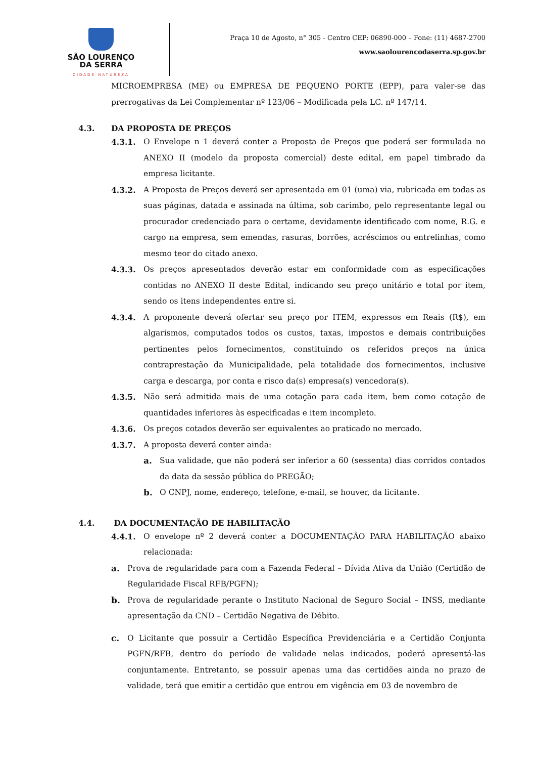SÃO LOURENÇO
DA SERRA
CIDADE NATUREZA
Praça 10 de Agosto, n° 305 - Centro CEP: 06890-000 – Fone: (11) 4687-2700
www.saolourencodaserra.sp.gov.br
MICROEMPRESA (ME) ou EMPRESA DE PEQUENO PORTE (EPP), para valer-se das prerrogativas da Lei Complementar nº 123/06 – Modificada pela LC. nº 147/14.
4.3. DA PROPOSTA DE PREÇOS
4.3.1. O Envelope n 1 deverá conter a Proposta de Preços que poderá ser formulada no ANEXO II (modelo da proposta comercial) deste edital, em papel timbrado da empresa licitante.
4.3.2. A Proposta de Preços deverá ser apresentada em 01 (uma) via, rubricada em todas as suas páginas, datada e assinada na última, sob carimbo, pelo representante legal ou procurador credenciado para o certame, devidamente identificado com nome, R.G. e cargo na empresa, sem emendas, rasuras, borrões, acréscimos ou entrelinhas, como mesmo teor do citado anexo.
4.3.3. Os preços apresentados deverão estar em conformidade com as especificações contidas no ANEXO II deste Edital, indicando seu preço unitário e total por item, sendo os itens independentes entre si.
4.3.4. A proponente deverá ofertar seu preço por ITEM, expressos em Reais (R$), em algarismos, computados todos os custos, taxas, impostos e demais contribuições pertinentes pelos fornecimentos, constituindo os referidos preços na única contraprestação da Municipalidade, pela totalidade dos fornecimentos, inclusive carga e descarga, por conta e risco da(s) empresa(s) vencedora(s).
4.3.5. Não será admitida mais de uma cotação para cada item, bem como cotação de quantidades inferiores às especificadas e item incompleto.
4.3.6. Os preços cotados deverão ser equivalentes ao praticado no mercado.
4.3.7. A proposta deverá conter ainda:
a. Sua validade, que não poderá ser inferior a 60 (sessenta) dias corridos contados da data da sessão pública do PREGÃO;
b. O CNPJ, nome, endereço, telefone, e-mail, se houver, da licitante.
4.4. DA DOCUMENTAÇÃO DE HABILITAÇÃO
4.4.1. O envelope nº 2 deverá conter a DOCUMENTAÇÃO PARA HABILITAÇÃO abaixo relacionada:
a. Prova de regularidade para com a Fazenda Federal – Dívida Ativa da União (Certidão de Regularidade Fiscal RFB/PGFN);
b. Prova de regularidade perante o Instituto Nacional de Seguro Social – INSS, mediante apresentação da CND – Certidão Negativa de Débito.
c. O Licitante que possuir a Certidão Específica Previdenciária e a Certidão Conjunta PGFN/RFB, dentro do período de validade nelas indicados, poderá apresentá-las conjuntamente. Entretanto, se possuir apenas uma das certidões ainda no prazo de validade, terá que emitir a certidão que entrou em vigência em 03 de novembro de